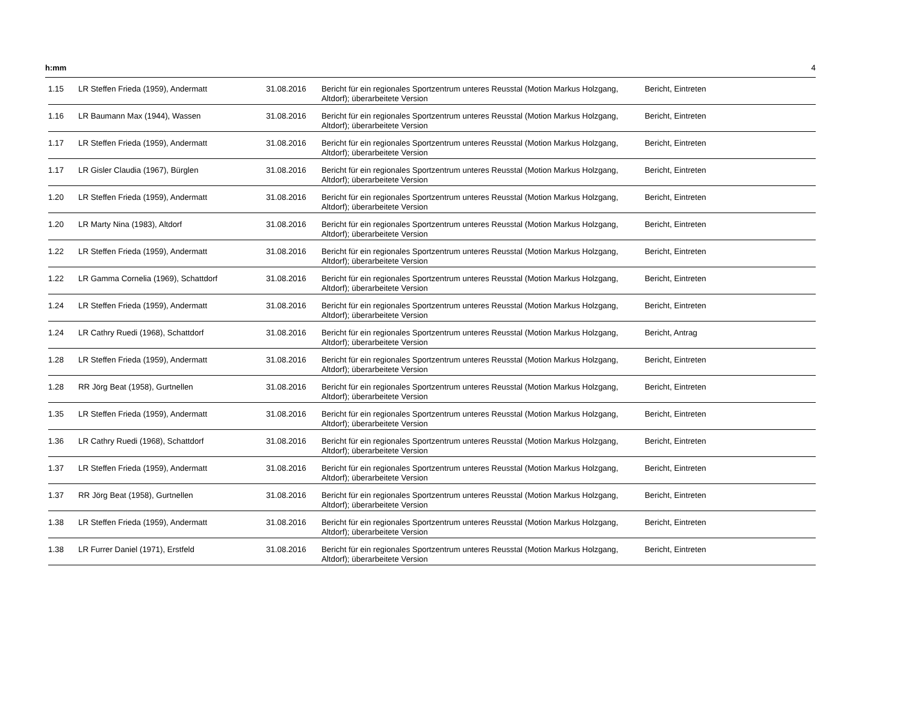h:mm 4
| 1.15 | LR Steffen Frieda (1959), Andermatt | 31.08.2016 | Bericht für ein regionales Sportzentrum unteres Reusstal (Motion Markus Holzgang, Altdorf); überarbeitete Version | Bericht, Eintreten |
| 1.16 | LR Baumann Max (1944), Wassen | 31.08.2016 | Bericht für ein regionales Sportzentrum unteres Reusstal (Motion Markus Holzgang, Altdorf); überarbeitete Version | Bericht, Eintreten |
| 1.17 | LR Steffen Frieda (1959), Andermatt | 31.08.2016 | Bericht für ein regionales Sportzentrum unteres Reusstal (Motion Markus Holzgang, Altdorf); überarbeitete Version | Bericht, Eintreten |
| 1.17 | LR Gisler Claudia (1967), Bürglen | 31.08.2016 | Bericht für ein regionales Sportzentrum unteres Reusstal (Motion Markus Holzgang, Altdorf); überarbeitete Version | Bericht, Eintreten |
| 1.20 | LR Steffen Frieda (1959), Andermatt | 31.08.2016 | Bericht für ein regionales Sportzentrum unteres Reusstal (Motion Markus Holzgang, Altdorf); überarbeitete Version | Bericht, Eintreten |
| 1.20 | LR Marty Nina (1983), Altdorf | 31.08.2016 | Bericht für ein regionales Sportzentrum unteres Reusstal (Motion Markus Holzgang, Altdorf); überarbeitete Version | Bericht, Eintreten |
| 1.22 | LR Steffen Frieda (1959), Andermatt | 31.08.2016 | Bericht für ein regionales Sportzentrum unteres Reusstal (Motion Markus Holzgang, Altdorf); überarbeitete Version | Bericht, Eintreten |
| 1.22 | LR Gamma Cornelia (1969), Schattdorf | 31.08.2016 | Bericht für ein regionales Sportzentrum unteres Reusstal (Motion Markus Holzgang, Altdorf); überarbeitete Version | Bericht, Eintreten |
| 1.24 | LR Steffen Frieda (1959), Andermatt | 31.08.2016 | Bericht für ein regionales Sportzentrum unteres Reusstal (Motion Markus Holzgang, Altdorf); überarbeitete Version | Bericht, Eintreten |
| 1.24 | LR Cathry Ruedi (1968), Schattdorf | 31.08.2016 | Bericht für ein regionales Sportzentrum unteres Reusstal (Motion Markus Holzgang, Altdorf); überarbeitete Version | Bericht, Antrag |
| 1.28 | LR Steffen Frieda (1959), Andermatt | 31.08.2016 | Bericht für ein regionales Sportzentrum unteres Reusstal (Motion Markus Holzgang, Altdorf); überarbeitete Version | Bericht, Eintreten |
| 1.28 | RR Jörg Beat (1958), Gurtnellen | 31.08.2016 | Bericht für ein regionales Sportzentrum unteres Reusstal (Motion Markus Holzgang, Altdorf); überarbeitete Version | Bericht, Eintreten |
| 1.35 | LR Steffen Frieda (1959), Andermatt | 31.08.2016 | Bericht für ein regionales Sportzentrum unteres Reusstal (Motion Markus Holzgang, Altdorf); überarbeitete Version | Bericht, Eintreten |
| 1.36 | LR Cathry Ruedi (1968), Schattdorf | 31.08.2016 | Bericht für ein regionales Sportzentrum unteres Reusstal (Motion Markus Holzgang, Altdorf); überarbeitete Version | Bericht, Eintreten |
| 1.37 | LR Steffen Frieda (1959), Andermatt | 31.08.2016 | Bericht für ein regionales Sportzentrum unteres Reusstal (Motion Markus Holzgang, Altdorf); überarbeitete Version | Bericht, Eintreten |
| 1.37 | RR Jörg Beat (1958), Gurtnellen | 31.08.2016 | Bericht für ein regionales Sportzentrum unteres Reusstal (Motion Markus Holzgang, Altdorf); überarbeitete Version | Bericht, Eintreten |
| 1.38 | LR Steffen Frieda (1959), Andermatt | 31.08.2016 | Bericht für ein regionales Sportzentrum unteres Reusstal (Motion Markus Holzgang, Altdorf); überarbeitete Version | Bericht, Eintreten |
| 1.38 | LR Furrer Daniel (1971), Erstfeld | 31.08.2016 | Bericht für ein regionales Sportzentrum unteres Reusstal (Motion Markus Holzgang, Altdorf); überarbeitete Version | Bericht, Eintreten |